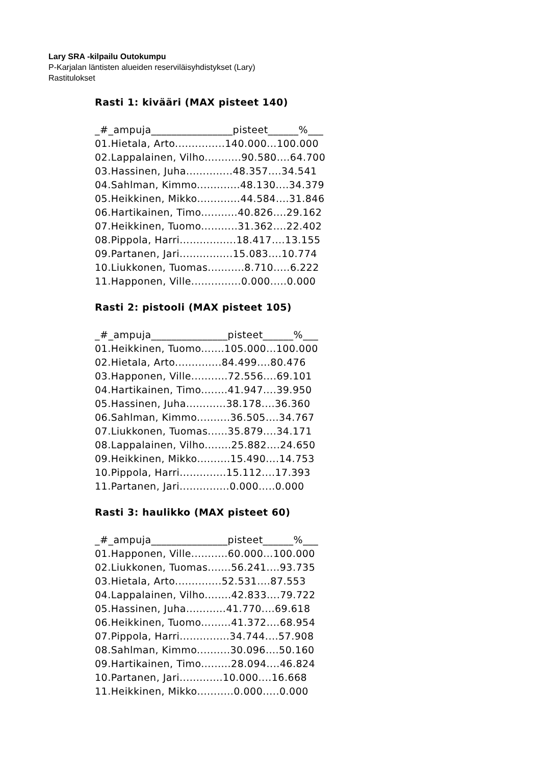Lary SRA -kilpailu Outokumpu
P-Karjalan läntisten alueiden reserviläisyhdistykset (Lary)
Rastitulokset
Rasti 1: kivääri (MAX pisteet 140)
_#_ampuja________________pisteet______%___
01.Hietala, Arto...............140.000...100.000
02.Lappalainen, Vilho...........90.580....64.700
03.Hassinen, Juha..............48.357....34.541
04.Sahlman, Kimmo.............48.130....34.379
05.Heikkinen, Mikko.............44.584....31.846
06.Hartikainen, Timo...........40.826....29.162
07.Heikkinen, Tuomo...........31.362....22.402
08.Pippola, Harri.................18.417....13.155
09.Partanen, Jari................15.083....10.774
10.Liukkonen, Tuomas...........8.710.....6.222
11.Happonen, Ville...............0.000.....0.000
Rasti 2: pistooli (MAX pisteet 105)
_#_ampuja_______________pisteet______%___
01.Heikkinen, Tuomo.......105.000...100.000
02.Hietala, Arto..............84.499....80.476
03.Happonen, Ville...........72.556....69.101
04.Hartikainen, Timo........41.947....39.950
05.Hassinen, Juha............38.178....36.360
06.Sahlman, Kimmo..........36.505....34.767
07.Liukkonen, Tuomas......35.879....34.171
08.Lappalainen, Vilho........25.882....24.650
09.Heikkinen, Mikko..........15.490....14.753
10.Pippola, Harri..............15.112....17.393
11.Partanen, Jari...............0.000.....0.000
Rasti 3: haulikko (MAX pisteet 60)
_#_ampuja_______________pisteet______%___
01.Happonen, Ville...........60.000...100.000
02.Liukkonen, Tuomas.......56.241....93.735
03.Hietala, Arto..............52.531....87.553
04.Lappalainen, Vilho........42.833....79.722
05.Hassinen, Juha............41.770....69.618
06.Heikkinen, Tuomo.........41.372....68.954
07.Pippola, Harri...............34.744....57.908
08.Sahlman, Kimmo..........30.096....50.160
09.Hartikainen, Timo.........28.094....46.824
10.Partanen, Jari.............10.000....16.668
11.Heikkinen, Mikko...........0.000.....0.000